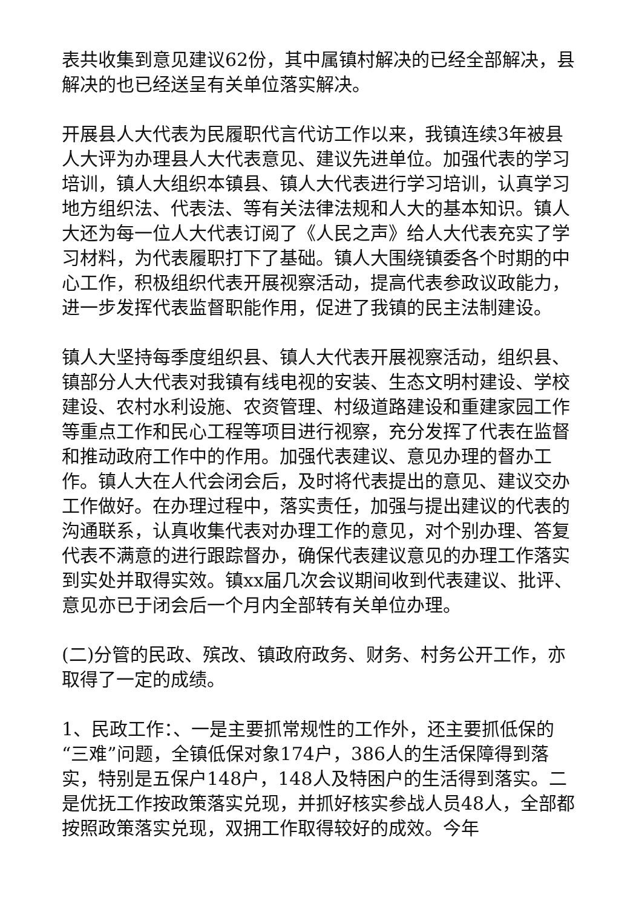表共收集到意见建议62份，其中属镇村解决的已经全部解决，县解决的也已经送呈有关单位落实解决。
开展县人大代表为民履职代言代访工作以来，我镇连续3年被县人大评为办理县人大代表意见、建议先进单位。加强代表的学习培训，镇人大组织本镇县、镇人大代表进行学习培训，认真学习地方组织法、代表法、等有关法律法规和人大的基本知识。镇人大还为每一位人大代表订阅了《人民之声》给人大代表充实了学习材料，为代表履职打下了基础。镇人大围绕镇委各个时期的中心工作，积极组织代表开展视察活动，提高代表参政议政能力，进一步发挥代表监督职能作用，促进了我镇的民主法制建设。
镇人大坚持每季度组织县、镇人大代表开展视察活动，组织县、镇部分人大代表对我镇有线电视的安装、生态文明村建设、学校建设、农村水利设施、农资管理、村级道路建设和重建家园工作等重点工作和民心工程等项目进行视察，充分发挥了代表在监督和推动政府工作中的作用。加强代表建议、意见办理的督办工作。镇人大在人代会闭会后，及时将代表提出的意见、建议交办工作做好。在办理过程中，落实责任，加强与提出建议的代表的沟通联系，认真收集代表对办理工作的意见，对个别办理、答复代表不满意的进行跟踪督办，确保代表建议意见的办理工作落实到实处并取得实效。镇xx届几次会议期间收到代表建议、批评、意见亦已于闭会后一个月内全部转有关单位办理。
(二)分管的民政、殡改、镇政府政务、财务、村务公开工作，亦取得了一定的成绩。
1、民政工作：、一是主要抓常规性的工作外，还主要抓低保的“三难”问题，全镇低保对象174户，386人的生活保障得到落实，特别是五保户148户，148人及特困户的生活得到落实。二是优抚工作按政策落实兑现，并抓好核实参战人员48人，全部都按照政策落实兑现，双拥工作取得较好的成效。今年